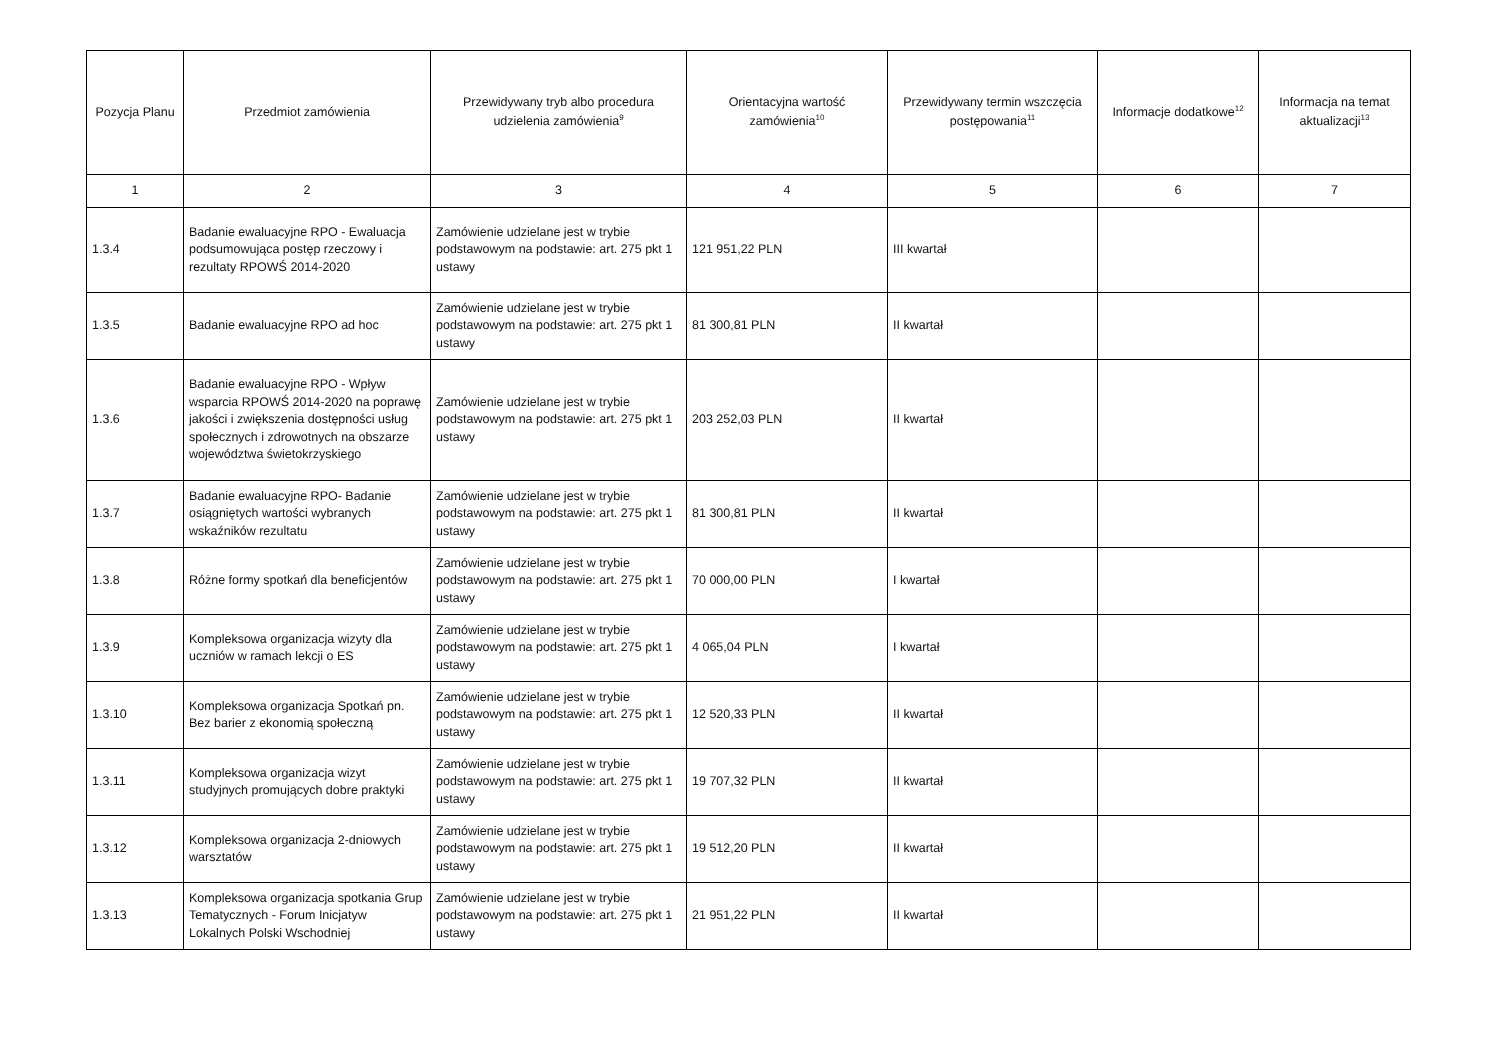| Pozycja Planu | Przedmiot zamówienia | Przewidywany tryb albo procedura udzielenia zamówienia<sup>9</sup> | Orientacyjna wartość zamówienia<sup>10</sup> | Przewidywany termin wszczęcia postępowania<sup>11</sup> | Informacje dodatkowe<sup>12</sup> | Informacja na temat aktualizacji<sup>13</sup> |
| --- | --- | --- | --- | --- | --- | --- |
| 1 | 2 | 3 | 4 | 5 | 6 | 7 |
| 1.3.4 | Badanie ewaluacyjne RPO - Ewaluacja podsumowująca postęp rzeczowy i rezultaty RPOWŚ 2014-2020 | Zamówienie udzielane jest w trybie podstawowym na podstawie: art. 275 pkt 1 ustawy | 121 951,22 PLN | III kwartał | | |
| 1.3.5 | Badanie ewaluacyjne RPO ad hoc | Zamówienie udzielane jest w trybie podstawowym na podstawie: art. 275 pkt 1 ustawy | 81 300,81 PLN | II kwartał | | |
| 1.3.6 | Badanie ewaluacyjne RPO - Wpływ wsparcia RPOWŚ 2014-2020 na poprawę jakości i zwiększenia dostępności usług społecznych i zdrowotnych na obszarze województwa świetokrzyskiego | Zamówienie udzielane jest w trybie podstawowym na podstawie: art. 275 pkt 1 ustawy | 203 252,03 PLN | II kwartał | | |
| 1.3.7 | Badanie ewaluacyjne RPO- Badanie osiągniętych wartości wybranych wskaźników rezultatu | Zamówienie udzielane jest w trybie podstawowym na podstawie: art. 275 pkt 1 ustawy | 81 300,81 PLN | II kwartał | | |
| 1.3.8 | Różne formy spotkań dla beneficjentów | Zamówienie udzielane jest w trybie podstawowym na podstawie: art. 275 pkt 1 ustawy | 70 000,00 PLN | I kwartał | | |
| 1.3.9 | Kompleksowa organizacja wizyty dla uczniów w ramach lekcji o ES | Zamówienie udzielane jest w trybie podstawowym na podstawie: art. 275 pkt 1 ustawy | 4 065,04 PLN | I kwartał | | |
| 1.3.10 | Kompleksowa organizacja Spotkań pn. Bez barier z ekonomią społeczną | Zamówienie udzielane jest w trybie podstawowym na podstawie: art. 275 pkt 1 ustawy | 12 520,33 PLN | II kwartał | | |
| 1.3.11 | Kompleksowa organizacja wizyt studyjnych promujących dobre praktyki | Zamówienie udzielane jest w trybie podstawowym na podstawie: art. 275 pkt 1 ustawy | 19 707,32 PLN | II kwartał | | |
| 1.3.12 | Kompleksowa organizacja 2-dniowych warsztatów | Zamówienie udzielane jest w trybie podstawowym na podstawie: art. 275 pkt 1 ustawy | 19 512,20 PLN | II kwartał | | |
| 1.3.13 | Kompleksowa organizacja spotkania Grup Tematycznych - Forum Inicjatyw Lokalnych Polski Wschodniej | Zamówienie udzielane jest w trybie podstawowym na podstawie: art. 275 pkt 1 ustawy | 21 951,22 PLN | II kwartał | | |